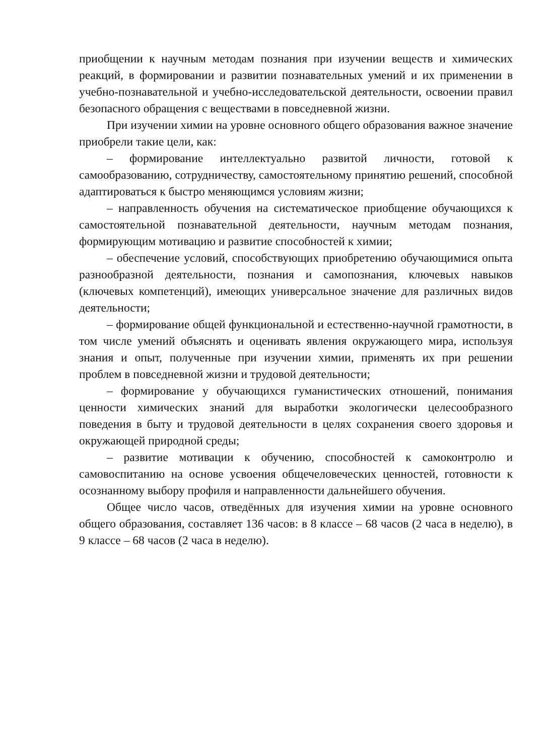приобщении к научным методам познания при изучении веществ и химических реакций, в формировании и развитии познавательных умений и их применении в учебно-познавательной и учебно-исследовательской деятельности, освоении правил безопасного обращения с веществами в повседневной жизни.
При изучении химии на уровне основного общего образования важное значение приобрели такие цели, как:
– формирование интеллектуально развитой личности, готовой к самообразованию, сотрудничеству, самостоятельному принятию решений, способной адаптироваться к быстро меняющимся условиям жизни;
– направленность обучения на систематическое приобщение обучающихся к самостоятельной познавательной деятельности, научным методам познания, формирующим мотивацию и развитие способностей к химии;
– обеспечение условий, способствующих приобретению обучающимися опыта разнообразной деятельности, познания и самопознания, ключевых навыков (ключевых компетенций), имеющих универсальное значение для различных видов деятельности;
– формирование общей функциональной и естественно-научной грамотности, в том числе умений объяснять и оценивать явления окружающего мира, используя знания и опыт, полученные при изучении химии, применять их при решении проблем в повседневной жизни и трудовой деятельности;
– формирование у обучающихся гуманистических отношений, понимания ценности химических знаний для выработки экологически целесообразного поведения в быту и трудовой деятельности в целях сохранения своего здоровья и окружающей природной среды;
– развитие мотивации к обучению, способностей к самоконтролю и самовоспитанию на основе усвоения общечеловеческих ценностей, готовности к осознанному выбору профиля и направленности дальнейшего обучения.
Общее число часов, отведённых для изучения химии на уровне основного общего образования, составляет 136 часов: в 8 классе – 68 часов (2 часа в неделю), в 9 классе – 68 часов (2 часа в неделю).